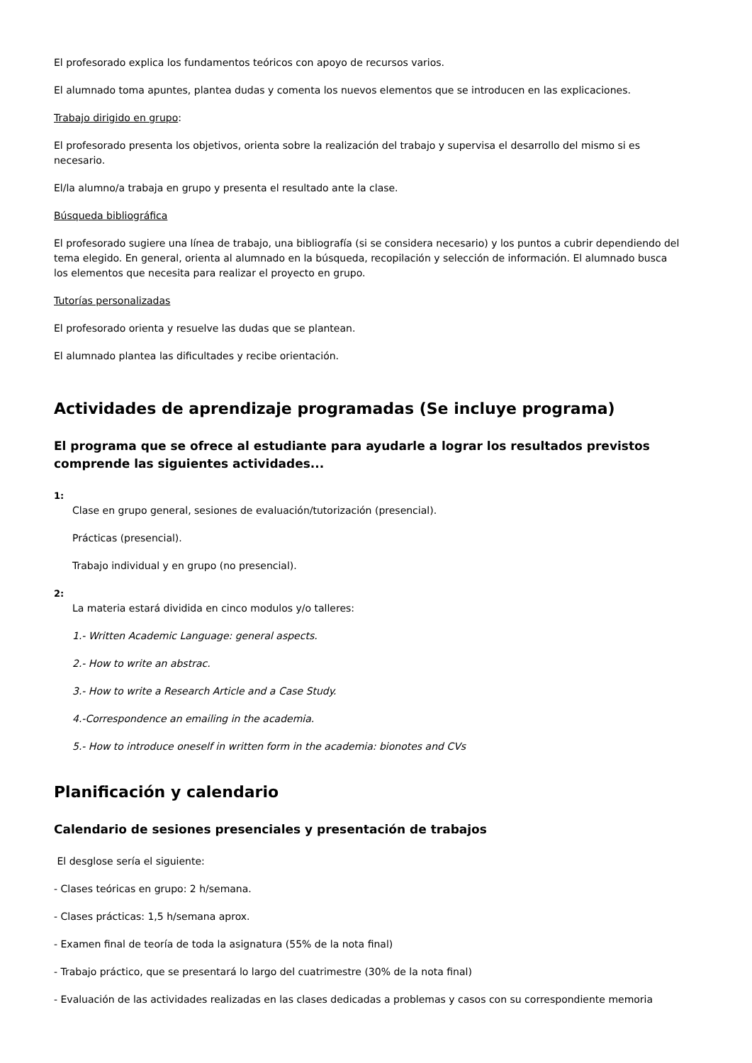El profesorado explica los fundamentos teóricos con apoyo de recursos varios.
El alumnado toma apuntes, plantea dudas y comenta los nuevos elementos que se introducen en las explicaciones.
Trabajo dirigido en grupo:
El profesorado presenta los objetivos, orienta sobre la realización del trabajo y supervisa el desarrollo del mismo si es necesario.
El/la alumno/a trabaja en grupo y presenta el resultado ante la clase.
Búsqueda bibliográfica
El profesorado sugiere una línea de trabajo, una bibliografía (si se considera necesario) y los puntos a cubrir dependiendo del tema elegido. En general, orienta al alumnado en la búsqueda, recopilación y selección de información. El alumnado busca los elementos que necesita para realizar el proyecto en grupo.
Tutorías personalizadas
El profesorado orienta y resuelve las dudas que se plantean.
El alumnado plantea las dificultades y recibe orientación.
Actividades de aprendizaje programadas (Se incluye programa)
El programa que se ofrece al estudiante para ayudarle a lograr los resultados previstos comprende las siguientes actividades...
1:
Clase en grupo general, sesiones de evaluación/tutorización (presencial).
Prácticas (presencial).
Trabajo individual y en grupo (no presencial).
2:
La materia estará dividida en cinco modulos y/o talleres:
1.- Written Academic Language: general aspects.
2.- How to write an abstrac.
3.- How to write a Research Article and a Case Study.
4.-Correspondence an emailing in the academia.
5.- How to introduce oneself in written form in the academia: bionotes and CVs
Planificación y calendario
Calendario de sesiones presenciales y presentación de trabajos
El desglose sería el siguiente:
- Clases teóricas en grupo: 2 h/semana.
- Clases prácticas: 1,5 h/semana aprox.
- Examen final de teoría de toda la asignatura (55% de la nota final)
- Trabajo práctico, que se presentará lo largo del cuatrimestre (30% de la nota final)
- Evaluación de las actividades realizadas en las clases dedicadas a problemas y casos con su correspondiente memoria